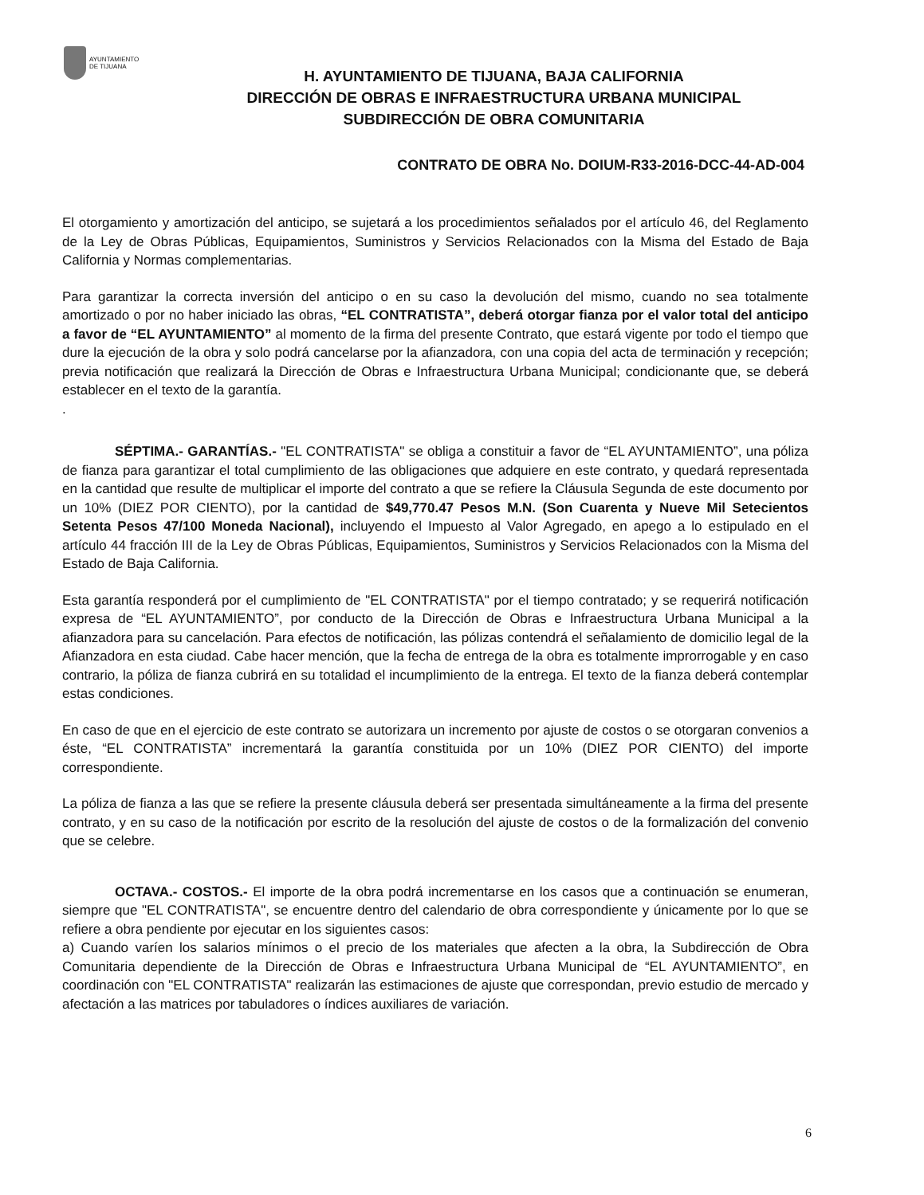AYUNTAMIENTO
DE TIJUANA
H. AYUNTAMIENTO DE TIJUANA, BAJA CALIFORNIA
DIRECCIÓN DE OBRAS E INFRAESTRUCTURA URBANA MUNICIPAL
SUBDIRECCIÓN DE OBRA COMUNITARIA
CONTRATO DE OBRA No. DOIUM-R33-2016-DCC-44-AD-004
El otorgamiento y amortización del anticipo, se sujetará a los procedimientos señalados por el artículo 46, del Reglamento de la Ley de Obras Públicas, Equipamientos, Suministros y Servicios Relacionados con la Misma del Estado de Baja California y Normas complementarias.
Para garantizar la correcta inversión del anticipo o en su caso la devolución del mismo, cuando no sea totalmente amortizado o por no haber iniciado las obras, “EL CONTRATISTA”, deberá otorgar fianza por el valor total del anticipo a favor de “EL AYUNTAMIENTO” al momento de la firma del presente Contrato, que estará vigente por todo el tiempo que dure la ejecución de la obra y solo podrá cancelarse por la afianzadora, con una copia del acta de terminación y recepción; previa notificación que realizará la Dirección de Obras e Infraestructura Urbana Municipal; condicionante que, se deberá establecer en el texto de la garantía.
.
SÉPTIMA.- GARANTÍAS.- "EL CONTRATISTA" se obliga a constituir a favor de “EL AYUNTAMIENTO”, una póliza de fianza para garantizar el total cumplimiento de las obligaciones que adquiere en este contrato, y quedará representada en la cantidad que resulte de multiplicar el importe del contrato a que se refiere la Cláusula Segunda de este documento por un 10% (DIEZ POR CIENTO), por la cantidad de $49,770.47 Pesos M.N. (Son Cuarenta y Nueve Mil Setecientos Setenta Pesos 47/100 Moneda Nacional), incluyendo el Impuesto al Valor Agregado, en apego a lo estipulado en el artículo 44 fracción III de la Ley de Obras Públicas, Equipamientos, Suministros y Servicios Relacionados con la Misma del Estado de Baja California.
Esta garantía responderá por el cumplimiento de "EL CONTRATISTA" por el tiempo contratado; y se requerirá notificación expresa de “EL AYUNTAMIENTO”, por conducto de la Dirección de Obras e Infraestructura Urbana Municipal a la afianzadora para su cancelación. Para efectos de notificación, las pólizas contendrá el señalamiento de domicilio legal de la Afianzadora en esta ciudad. Cabe hacer mención, que la fecha de entrega de la obra es totalmente improrrogable y en caso contrario, la póliza de fianza cubrirá en su totalidad el incumplimiento de la entrega. El texto de la fianza deberá contemplar estas condiciones.
En caso de que en el ejercicio de este contrato se autorizara un incremento por ajuste de costos o se otorgaran convenios a éste, “EL CONTRATISTA” incrementará la garantía constituida por un 10% (DIEZ POR CIENTO) del importe correspondiente.
La póliza de fianza a las que se refiere la presente cláusula deberá ser presentada simultáneamente a la firma del presente contrato, y en su caso de la notificación por escrito de la resolución del ajuste de costos o de la formalización del convenio que se celebre.
OCTAVA.- COSTOS.- El importe de la obra podrá incrementarse en los casos que a continuación se enumeran, siempre que "EL CONTRATISTA", se encuentre dentro del calendario de obra correspondiente y únicamente por lo que se refiere a obra pendiente por ejecutar en los siguientes casos:
a) Cuando varíen los salarios mínimos o el precio de los materiales que afecten a la obra, la Subdirección de Obra Comunitaria dependiente de la Dirección de Obras e Infraestructura Urbana Municipal de “EL AYUNTAMIENTO”, en coordinación con "EL CONTRATISTA" realizarán las estimaciones de ajuste que correspondan, previo estudio de mercado y afectación a las matrices por tabuladores o índices auxiliares de variación.
6